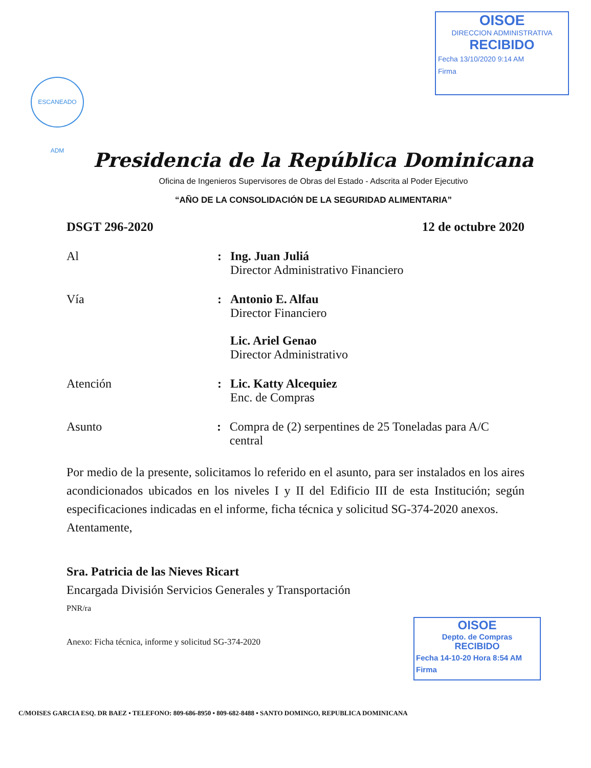OISOE
DIRECCION ADMINISTRATIVA
RECIBIDO
Fecha 13/10/2020 9:14 AM
Firma
ESCANEADO ADM
Presidencia de la República Dominicana
Oficina de Ingenieros Supervisores de Obras del Estado - Adscrita al Poder Ejecutivo
“AÑO DE LA CONSOLIDACIÓN DE LA SEGURIDAD ALIMENTARIA”
DSGT 296-2020 12 de octubre 2020
Al : Ing. Juan Juliá
Director Administrativo Financiero
Vía : Antonio E. Alfau
Director Financiero
Lic. Ariel Genao
Director Administrativo
Atención : Lic. Katty Alcequiez
Enc. de Compras
Asunto : Compra de (2) serpentines de 25 Toneladas para A/C central
Por medio de la presente, solicitamos lo referido en el asunto, para ser instalados en los aires acondicionados ubicados en los niveles I y II del Edificio III de esta Institución; según especificaciones indicadas en el informe, ficha técnica y solicitud SG-374-2020 anexos.
Atentamente,
Sra. Patricia de las Nieves Ricart
Encargada División Servicios Generales y Transportación
PNR/ra
Anexo: Ficha técnica, informe y solicitud SG-374-2020
OISOE
Depto. de Compras
RECIBIDO
Fecha 14-10-20 Hora 8:54 AM
Firma
C/MOISES GARCIA ESQ. DR BAEZ • TELEFONO: 809-686-8950 • 809-682-8488 • SANTO DOMINGO, REPUBLICA DOMINICANA